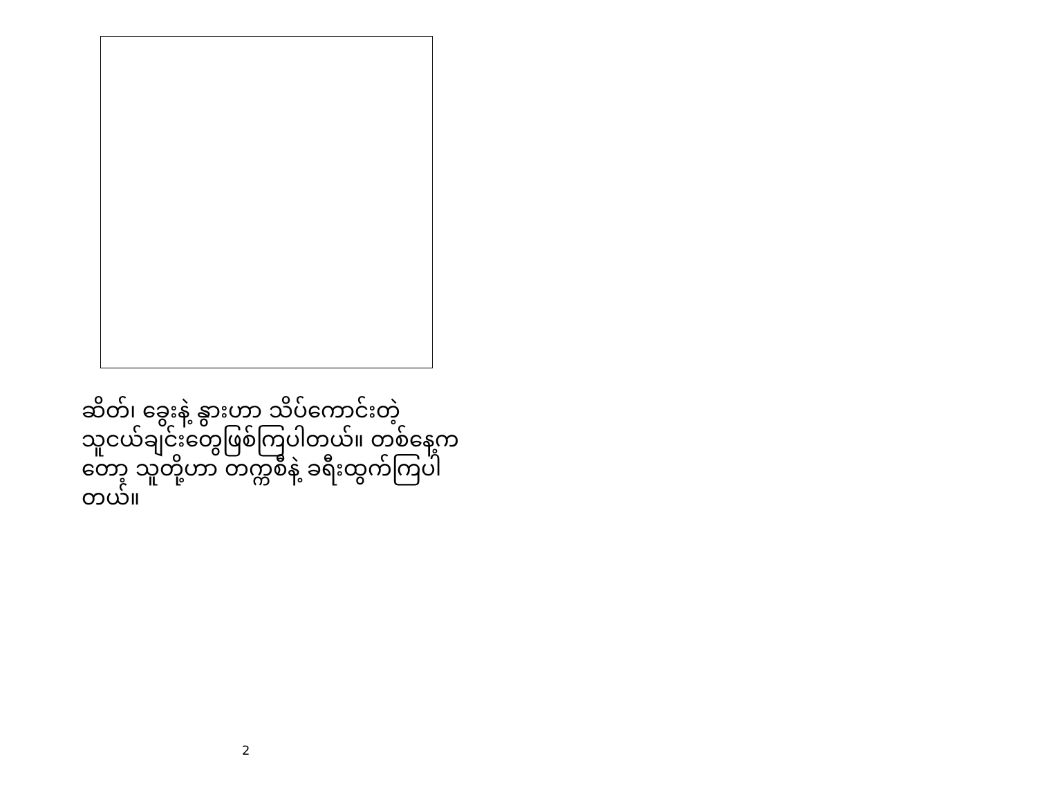ဆိတ်၊ ခွေးနဲ့ နွားဟာ သိပ်ကောင်းတဲ့ သူငယ်ချင်းတွေဖြစ်ကြပါတယ်။ တစ်နေ့ကတော့ သူတို့ဟာ တက္ကစီနဲ့ ခရီးထွက်ကြပါတယ်။
2